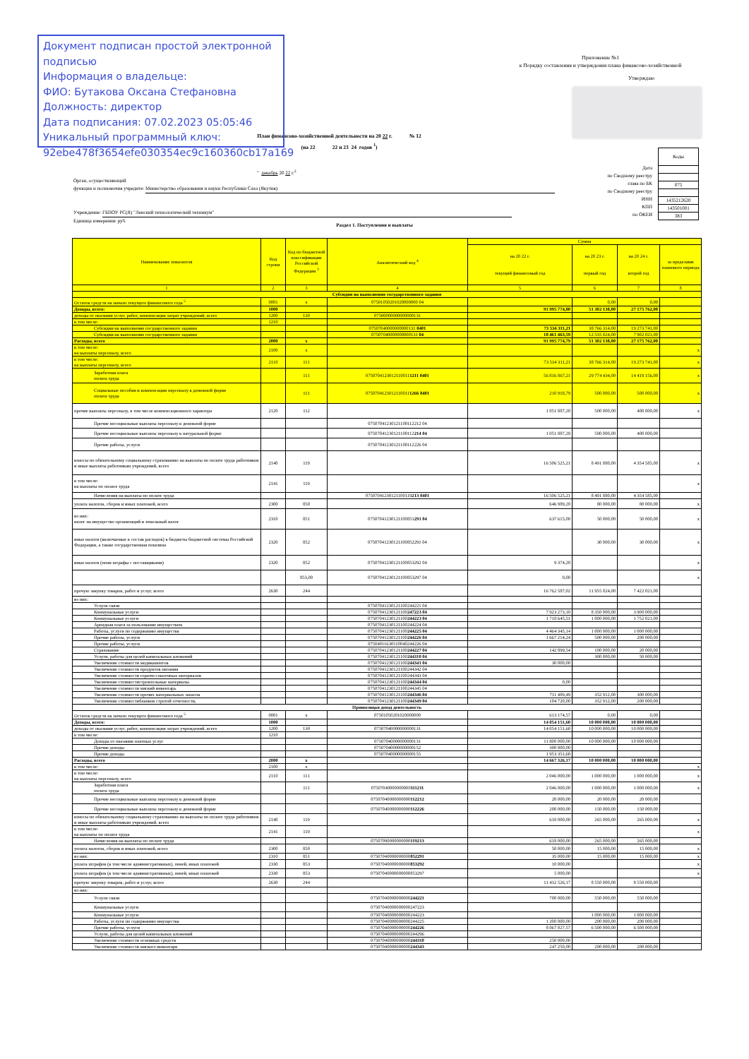Документ подписан простой электронной подписью
Информация о владельце:
ФИО: Бутакова Оксана Стефановна
Должность: директор
Дата подписания: 07.02.2023 05:05:46
Уникальный программный ключ:
92ebe478f3654efe030354ec9c160360cb17a169
Приложение №1
к Порядку составления и утверждения плана финансово-хозяйственной
Утверждаю
План финансово-хозяйственной деятельности на 20 22 г. № 12
(на 22 22 и 23 24 годов <sup>1</sup>)
Коды
075
1435212620
143501001
383
Дата
по Сводному реестру
глава по БК
по Сводному реестру
ИНН
КПП
по ОКЕИ
" декабрь 20 22 г.<sup>2</sup>
Орган, осуществляющий
функции и полномочия учредите: Министерство образования и науки Республики Саха (Якутия)
Учреждение: ГБПОУ РС(Я) "Ленский технологический техникум"
Единица измерения: руб.
Раздел 1. Поступления и выплаты
| Наименование показателя | Код строки | Код по бюджетной классификации Российской Федерации <sup>3</sup> | Аналитический код <sup>4</sup> | Сумма | | | |
| --- | --- | --- | --- | --- | --- | --- | --- |
| | | | | на 20 22 г. текущий финансовый год | на 20 23 г. первый год | на 20 24 г. второй год | за пределами планового периода |
| 1 | 2 | 3 | 4 | 5 | 6 | 7 | 8 |
| Субсидия на выполнение государственного задания | | | | | | | |
| Остаток средств на начало текущего финансового года <sup>5</sup> | 0001 | x | 07501050201020000000 04 | | 0,00 | 0,00 | |
| Доходы, всего: | 1000 | | | 91 995 774,80 | 51 302 138,00 | 27 175 762,00 | |
| доходы от оказания услуг, работ, компенсации затрат учреждений, всего | 1200 | 130 | 07500000000000000131 | | | | |
| в том числе: | 1210 | | | | | | |
| Субсидии на выполнение государственного задания | | | 07507040000000000131 0401 | 73 534 311,21 | 38 766 314,00 | 19 273 741,00 | |
| Субсидии на выполнение государственного задания | | | 07507040000000000131 04 | 18 461 463,59 | 12 535 824,00 | 7 902 021,00 | |
| Расходы, всего | 2000 | x | | 91 995 774,79 | 51 302 138,00 | 27 175 762,00 | |
| в том числе: на выплаты персоналу, всего | 2100 | x | | | | | x |
| в том числе: на выплаты персоналу, всего | 2110 | 111 | | 73 534 311,21 | 38 766 314,00 | 19 273 741,00 | x |
| Заработная плата оплата труда | | 111 | 0750704123012110011 1211 0401 | 56 816 867,21 | 29 774 434,00 | 14 419 156,00 | x |
| Социальные пособия и компенсации персоналу в денежной форме оплата труда | | 111 | 0750704123012110011 1266 0401 | 210 918,79 | 500 000,00 | 500 000,00 | x |
| прочие выплаты персоналу, в том числе компенсационного характера | 2120 | 112 | | 1 051 887,28 | 500 000,00 | 400 000,00 | x |
| Прочие несоциальные выплаты персоналу в денежной форме | | | 07507041230121100112212 04 | | | | |
| Прочие несоциальные выплаты персоналу в натуральной форме | | | 07507041230121100112 214 04 | 1 051 887,28 | 500 000,00 | 400 000,00 | |
| Прочие работы, услуги | | | 07507041230121100112226 04 | | | | |
| взносы по обязательному социальному страхованию на выплаты по оплате труда работников и иные выплаты работникам учреждений, всего | 2140 | 119 | | 16 506 525,21 | 8 491 880,00 | 4 354 585,00 | x |
| в том числе: на выплаты по оплате труда | 2141 | 119 | | | | | x |
| Начисления на выплаты по оплате труда | | | 07507041230121100119 213 0401 | 16 506 525,21 | 8 491 880,00 | 4 354 585,00 | |
| уплата налогов, сборов и иных платежей, всего | 2300 | 850 | | 646 989,28 | 80 000,00 | 80 000,00 | x |
| из них: налог на имущество организаций и земельный налог | 2310 | 851 | 07507041230121100851 291 04 | 637 615,00 | 50 000,00 | 50 000,00 | x |
| иные налоги (включаемые в состав расходов) в бюджеты бюджетной системы Российской Федерации, а также государственная пошлина | 2320 | 852 | 07507041230121100852291 04 | | 30 000,00 | 30 000,00 | x |
| иные налоги (пени штрафы с поставщиками) | 2320 | 852 | 07507041230121100853292 04 | 9 374,28 | | | x |
| | | 853,00 | 07507041230121100853297 04 | 0,00 | | | x |
| прочую закупку товаров, работ и услуг, всего | 2630 | 244 | | 16 762 587,02 | 11 955 824,00 | 7 422 021,00 | |
| из них: | | | | | | | |
| Услуги связи | | | 07507041230121100244221 04 | | | | |
| Коммунальные услуги | | | 07507041230121100 247223 04 | 7 923 273,10 | 8 350 000,00 | 3 900 000,00 | |
| Коммунальные услуги | | | 07507041230121100 244223 04 | 1 718 645,51 | 1 000 000,00 | 1 752 021,00 | |
| Арендная плата за пользование имуществом | | | 07507041230121100244224 04 | | | | |
| Работы, услуги по содержанию имущества | | | 07507041230121100 244225 04 | 4 464 345,14 | 1 000 000,00 | 1 000 000,00 | |
| Прочие работы, услуги | | | 07507041230121100 244226 04 | 1 667 214,24 | 500 000,00 | 200 000,00 | |
| Прочие работы, услуги | | | 07504011630110040244226 04 | | | | |
| Страхование | | | 07507041230121100 244227 04 | 142 899,54 | 100 000,00 | 20 000,00 | |
| Услуги, работы для целей капитальных вложений | | | 07507041230121100 244310 04 | | 300 000,00 | 50 000,00 | |
| Увеличение стоимости медикаментов | | | 07507041230121100 244341 04 | 30 000,00 | | | |
| Увеличение стоимости продуктов питания | | | 07507041230121100244342 04 | | | | |
| Увеличение стоимости горюче-смазочных материалов | | | 07507041230121100244343 04 | | | | |
| Увеличение стоимостистроительные материалы | | | 07507041230121100 244344 04 | 0,00 | | | |
| Увеличение стоимости мягкий инвентарь | | | 07507041230121100244345 04 | | | | |
| Увеличение стоимости прочих материальных запасов | | | 07507041230121100 244346 04 | 711 489,49 | 352 912,00 | 300 000,00 | |
| Увеличение стоимостибланков строгой отчетности, | | | 07507041230121100 244349 04 | 104 720,00 | 352 912,00 | 200 000,00 | |
| Приносящая доход деятельность | | | | | | | |
| Остаток средств на начало текущего финансового года <sup>5</sup> | 0001 | x | 07501050201020000000 | 613 174,57 | 0,00 | 0,00 | |
| Доходы, всего: | 1000 | | | 14 054 151,60 | 10 000 000,00 | 10 000 000,00 | |
| доходы от оказания услуг, работ, компенсации затрат учреждений, всего | 1200 | 130 | 07507040000000000131 | 14 054 151,60 | 10 000 000,00 | 10 000 000,00 | |
| в том числе: | 1210 | | | | | | |
| Доходы от оказания платных услуг | | | 07507040000000000131 | 11 800 000,00 | 10 000 000,00 | 10 000 000,00 | |
| Прочие доходы | | | 07507040000000000152 | 300 800,00 | | | |
| Прочие доходы | | | 07507040000000000155 | 1 953 351,60 | | | |
| Расходы, всего | 2000 | x | | 14 667 326,17 | 10 000 000,00 | 10 000 000,00 | |
| в том числе: | 2100 | x | | | | | x |
| в том числе: на выплаты персоналу, всего | 2110 | 111 | | 2 046 000,00 | 1 000 000,00 | 1 000 000,00 | x |
| Заработная плата оплата труда | | 111 | 07507040000000000 111211 | 2 046 000,00 | 1 000 000,00 | 1 000 000,00 | x |
| Прочие несоциальные выплаты персоналу в денежной форме | | | 07507040000000000 112212 | 20 000,00 | 20 000,00 | 20 000,00 | |
| Прочие несоциальные выплаты персоналу в денежной форме | | | 07507040000000000 112226 | 200 000,00 | 150 000,00 | 150 000,00 | |
| взносы по обязательному социальному страхованию на выплаты по оплате труда работников и иные выплаты работникам учреждений, всего | 2140 | 119 | | 618 000,00 | 265 000,00 | 265 000,00 | x |
| в том числе: на выплаты по оплате труда | 2141 | 119 | | | | | x |
| Начисления на выплаты по оплате труда | | | 07507090000000000 119213 | 618 000,00 | 265 000,00 | 265 000,00 | |
| уплата налогов, сборов и иных платежей, всего | 2300 | 850 | | 50 000,00 | 15 000,00 | 15 000,00 | x |
| из них: | 2310 | 851 | 07507040000000000 852291 | 35 000,00 | 15 000,00 | 15 000,00 | x |
| уплата штрафов (в том числе административных), пеней, иных платежей | 2330 | 853 | 07507040000000000 853292 | 10 000,00 | | | x |
| уплата штрафов (в том числе административных), пеней, иных платежей | 2330 | 853 | 07507040000000000853297 | 5 000,00 | | | x |
| прочую закупку товаров, работ и услуг, всего | 2630 | 244 | | 11 432 526,17 | 8 550 000,00 | 8 550 000,00 | |
| из них: | | | | | | | |
| Услуги связи | | | 07507040000000000 244221 | 700 000,00 | 550 000,00 | 550 000,00 | |
| Коммунальные услуги | | | 07507040000000000247223 | | | | |
| Коммунальные услуги | | | 07507040000000000244223 | | 1 000 000,00 | 1 000 000,00 | |
| Работы, услуги по содержанию имущества | | | 07507040000000000244225 | 1 200 000,00 | 200 000,00 | 200 000,00 | |
| Прочие работы, услуги | | | 07507040000000000 244226 | 8 067 027,57 | 6 500 000,00 | 6 500 000,00 | |
| Услуги, работы для целей капитальных вложений | | | 07507040000000000244296 | | | | |
| Увеличение стоимости основных средств | | | 07507040000000000 244310 | 250 000,00 | | | |
| Увеличение стоимости мягкого инвентаря | | | 07507040000000000 244343 | 247 250,00 | 200 000,00 | 200 000,00 | |